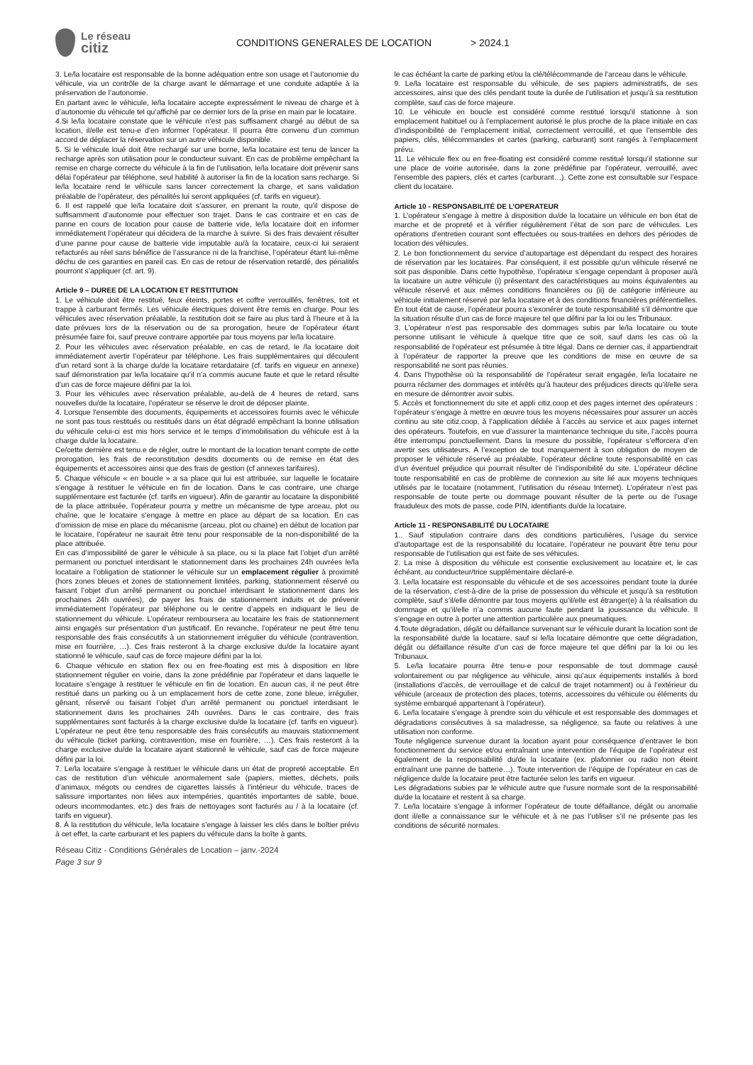Le réseau
citiz
CONDITIONS GENERALES DE LOCATION > 2024.1
3. Le/la locataire est responsable de la bonne adéquation entre son usage et l’autonomie du véhicule, via un contrôle de la charge avant le démarrage et une conduite adaptée à la préservation de l’autonomie.
En partant avec le véhicule, le/la locataire accepte expressément le niveau de charge et à d’autonomie du véhicule tel qu’affiché par ce dernier lors de la prise en main par le locataire.
4.Si le/la locataire constate que le véhicule n’est pas suffisament chargé au début de sa location, il/elle est tenu-e d’en informer l’opérateur. Il pourra être convenu d’un commun accord de déplacer la réservation sur un autre véhicule disponible.
5. Si le véhicule loué doit être rechargé sur une borne, le/la locataire est tenu de lancer la recharge après son utilisation pour le conducteur suivant. En cas de problème empêchant la remise en charge correcte du véhicule à la fin de l’utilisation, le/la locataire doit prévenir sans délai l’opérateur par téléphone, seul habilité à autoriser la fin de la location sans recharge. Si le/la locataire rend le véhicule sans lancer correctement la charge, et sans validation préalable de l’opérateur, des pénalités lui seront appliquées (cf. tarifs en vigueur).
6. Il est rappelé que le/la locataire doit s’assurer, en prenant la route, qu’il dispose de suffisamment d’autonomie pour effectuer son trajet. Dans le cas contraire et en cas de panne en cours de location pour cause de batterie vide, le/la locataire doit en informer immédiatement l’opérateur qui décidera de la marche à suivre. Si des frais devaient résulter d’une panne pour cause de batterie vide imputable au/à la locataire, ceux-ci lui seraient refacturés au réel sans bénéfice de l’assurance ni de la franchise, l’opérateur étant lui-même déchu de ces garanties en pareil cas. En cas de retour de réservation retardé, des pénalités pourront s’appliquer (cf. art. 9).
Article 9 – DUREE DE LA LOCATION ET RESTITUTION
1. Le véhicule doit être restitué, feux éteints, portes et coffre verrouillés, fenêtres, toit et trappe à carburant fermés. Les véhicule électriques doivent être remis en charge. Pour les véhicules avec réservation préalable, la restitution doit se faire au plus tard à l’heure et à la date prévues lors de la réservation ou de sa prorogation, heure de l’opérateur étant présumée faire foi, sauf preuve contraire apportée par tous moyens par le/la locataire.
2. Pour les véhicules avec réservation préalable, en cas de retard, le /la locataire doit immédiatement avertir l’opérateur par téléphone. Les frais supplémentaires qui découlent d'un retard sont à la charge du/de la locataire retardataire (cf. tarifs en vigueur en annexe) sauf démonstration par le/la locataire qu’il n’a commis aucune faute et que le retard résulte d’un cas de force majeure défini par la loi.
3. Pour les véhicules avec réservation préalable, au-delà de 4 heures de retard, sans nouvelles du/de la locataire, l’opérateur se réserve le droit de déposer plainte.
4. Lorsque l'ensemble des documents, équipements et accessoires fournis avec le véhicule ne sont pas tous restitués ou restitués dans un état dégradé empêchant la bonne utilisation du véhicule celui-ci est mis hors service et le temps d’immobilisation du véhicule est à la charge du/de la locataire.
Ce/cette dernière est tenu.e de régler, outre le montant de la location tenant compte de cette prorogation, les frais de reconstitution desdits documents ou de remise en état des équipements et accessoires ainsi que des frais de gestion (cf annexes tarifaires).
5. Chaque véhicule « en boucle » a sa place qui lui est attribuée, sur laquelle le locataire s'engage à restituer le véhicule en fin de location. Dans le cas contraire, une charge supplémentaire est facturée (cf. tarifs en vigueur). Afin de garantir au locataire la disponibilité de la place attribuée, l’opérateur pourra y mettre un mécanisme de type arceau, plot ou chaîne, que le locataire s’engage à mettre en place au départ de sa location. En cas d’omission de mise en place du mécanisme (arceau, plot ou chaine) en début de location par le locataire, l'opérateur ne saurait être tenu pour responsable de la non-disponibilité de la place attribuée.
En cas d’impossibilité de garer le véhicule à sa place, ou si la place fait l’objet d’un arrêté permanent ou ponctuel interdisant le stationnement dans les prochaines 24h ouvrées le/la locataire a l’obligation de stationner le véhicule sur un emplacement régulier à proximité (hors zones bleues et zones de stationnement limitées, parking, stationnement réservé ou faisant l’objet d’un arrêté permanent ou ponctuel interdisant le stationnement dans les prochaines 24h ouvrées), de payer les frais de stationnement induits et de prévenir immédiatement l’opérateur par téléphone ou le centre d’appels en indiquant le lieu de stationnement du véhicule. L’opérateur remboursera au locataire les frais de stationnement ainsi engagés sur présentation d’un justificatif. En revanche, l’opérateur ne peut être tenu responsable des frais consécutifs à un stationnement irrégulier du véhicule (contravention, mise en fourrière, …). Ces frais resteront à la charge exclusive du/de la locataire ayant stationné le véhicule, sauf cas de force majeure défini par la loi.
6. Chaque véhicule en station flex ou en free-floating est mis à disposition en libre stationnement régulier en voirie, dans la zone prédéfinie par l'opérateur et dans laquelle le locataire s’engage à restituer le véhicule en fin de location. En aucun cas, il ne peut être restitué dans un parking ou à un emplacement hors de cette zone, zone bleue, irrégulier, gênant, réservé ou faisant l’objet d’un arrêté permanent ou ponctuel interdisant le stationnement dans les prochaines 24h ouvrées. Dans le cas contraire, des frais supplémentaires sont facturés à la charge exclusive du/de la locataire (cf. tarifs en vigueur). L'opérateur ne peut être tenu responsable des frais consécutifs au mauvais stationnement du véhicule (ticket parking, contravention, mise en fourrière, …). Ces frais resteront à la charge exclusive du/de la locataire ayant stationné le véhicule, sauf cas de force majeure défini par la loi.
7. Le/la locataire s’engage à restituer le véhicule dans un état de propreté acceptable. En cas de restitution d’un véhicule anormalement sale (papiers, miettes, déchets, poils d’animaux, mégots ou cendres de cigarettes laissés à l’intérieur du véhicule, traces de salissure importantes non liées aux intempéries, quantités importantes de sable, boue, odeurs incommodantes, etc.) des frais de nettoyages sont facturés au / à la locataire (cf. tarifs en vigueur).
8. À la restitution du véhicule, le/la locataire s’engage à laisser les clés dans le boîtier prévu à cet effet, la carte carburant et les papiers du véhicule dans la boîte à gants,
le cas échéant la carte de parking et/ou la clé/télécommande de l’arceau dans le véhicule.
9. Le/la locataire est responsable du véhicule, de ses papiers administratifs, de ses accessoires, ainsi que des clés pendant toute la durée de l’utilisation et jusqu'à sa restitution complète, sauf cas de force majeure.
10. Le véhicule en boucle est considéré comme restitué lorsqu'il stationne à son emplacement habituel ou à l’emplacement autorisé le plus proche de la place initiale en cas d’indisponibilité de l’emplacement initial, correctement verrouillé, et que l'ensemble des papiers, clés, télécommandes et cartes (parking, carburant) sont rangés à l’emplacement prévu.
11. Le véhicule flex ou en free-floating est considéré comme restitué lorsqu’il stationne sur une place de voirie autorisée, dans la zone prédéfinie par l'opérateur, verrouillé, avec l'ensemble des papiers, clés et cartes (carburant…). Cette zone est consultable sur l’espace client du locataire.
Article 10 - RESPONSABILITÉ DE L’OPERATEUR
1. L’opérateur s'engage à mettre à disposition du/de la locataire un véhicule en bon état de marche et de propreté et à vérifier régulièrement l’état de son parc de véhicules. Les opérations d'entretien courant sont effectuées ou sous-traitées en dehors des périodes de location des véhicules.
2. Le bon fonctionnement du service d’autopartage est dépendant du respect des horaires de réservation par les locataires. Par conséquent, il est possible qu’un véhicule réservé ne soit pas disponible. Dans cette hypothèse, l’opérateur s’engage cependant à proposer au/à la locataire un autre véhicule (i) présentant des caractéristiques au moins équivalentes au véhicule réservé et aux mêmes conditions financières ou (ii) de catégorie inférieure au véhicule initialement réservé par le/la locataire et à des conditions financières préférentielles. En tout état de cause, l’opérateur pourra s’exonérer de toute responsabilité s’il démontre que la situation résulte d’un cas de force majeure tel que défini par la loi ou les Tribunaux.
3. L’opérateur n’est pas responsable des dommages subis par le/la locataire ou toute personne utilisant le véhicule à quelque titre que ce soit, sauf dans les cas où la responsabilité de l’opérateur est présumée à titre légal. Dans ce dernier cas, il appartiendrait à l’opérateur de rapporter la preuve que les conditions de mise en œuvre de sa responsabilité ne sont pas réunies.
4. Dans l’hypothèse où la responsabilité de l’opérateur serait engagée, le/la locataire ne pourra réclamer des dommages et intérêts qu’à hauteur des préjudices directs qu’il/elle sera en mesure de démontrer avoir subis.
5. Accès et fonctionnement du site et appli citiz.coop et des pages internet des opérateurs : l’opérateur s’engage à mettre en œuvre tous les moyens nécessaires pour assurer un accès continu au site citiz.coop, à l’application dédiée à l’accès au service et aux pages internet des opérateurs. Toutefois, en vue d’assurer la maintenance technique du site, l’accès pourra être interrompu ponctuellement. Dans la mesure du possible, l’opérateur s’efforcera d’en avertir ses utilisateurs. A l’exception de tout manquement à son obligation de moyen de proposer le véhicule réservé au préalable, l’opérateur décline toute responsabilité en cas d’un éventuel préjudice qui pourrait résulter de l’indisponibilité du site. L’opérateur décline toute responsabilité en cas de problème de connexion au site lié aux moyens techniques utilisés par le locataire (notamment, l’utilisation du réseau Internet). L’opérateur n’est pas responsable de toute perte ou dommage pouvant résulter de la perte ou de l’usage frauduleux des mots de passe, code PIN, identifiants du/de la locataire.
Article 11 - RESPONSABILITÉ DU LOCATAIRE
1.. Sauf stipulation contraire dans des conditions particulières, l’usage du service d’autopartage est de la responsabilité du locataire, l’opérateur ne pouvant être tenu pour responsable de l’utilisation qui est faite de ses véhicules.
2. La mise à disposition du véhicule est consentie exclusivement au locataire et, le cas échéant, au conducteur/trice supplémentaire déclaré-e.
3. Le/la locataire est responsable du véhicule et de ses accessoires pendant toute la durée de la réservation, c'est-à-dire de la prise de possession du véhicule et jusqu’à sa restitution complète, sauf s’il/elle démontre par tous moyens qu’il/elle est étranger(e) à la réalisation du dommage et qu’il/elle n’a commis aucune faute pendant la jouissance du véhicule. Il s’engage en outre à porter une attention particulière aux pneumatiques.
4.Toute dégradation, dégât ou défaillance survenant sur le véhicule durant la location sont de la responsabilité du/de la locataire, sauf si le/la locataire démontre que cette dégradation, dégât ou défaillance résulte d’un cas de force majeure tel que défini par la loi ou les Tribunaux.
5. Le/la locataire pourra être tenu-e pour responsable de tout dommage causé volontairement ou par négligence au véhicule, ainsi qu’aux équipements installés à bord (installations d'accès, de verrouillage et de calcul de trajet notamment) ou à l’extérieur du véhicule (arceaux de protection des places, totems, accessoires du véhicule ou éléments du système embarqué appartenant à l’opérateur).
6. Le/la locataire s'engage à prendre soin du véhicule et est responsable des dommages et dégradations consécutives à sa maladresse, sa négligence, sa faute ou relatives à une utilisation non conforme.
Toute négligence survenue durant la location ayant pour conséquence d’entraver le bon fonctionnement du service et/ou entraînant une intervention de l’équipe de l’opérateur est également de la responsabilité du/de la locataire (ex. plafonnier ou radio non éteint entraînant une panne de batterie…). Toute intervention de l’équipe de l’opérateur en cas de négligence du/de la locataire peut être facturée selon les tarifs en vigueur.
Les dégradations subies par le véhicule autre que l'usure normale sont de la responsabilité du/de la locataire et restent à sa charge.
7. Le/la locataire s’engage à informer l’opérateur de toute défaillance, dégât ou anomalie dont il/elle a connaissance sur le véhicule et à ne pas l’utiliser s’il ne présente pas les conditions de sécurité normales.
Réseau Citiz - Conditions Générales de Location – janv.-2024
Page 3 sur 9